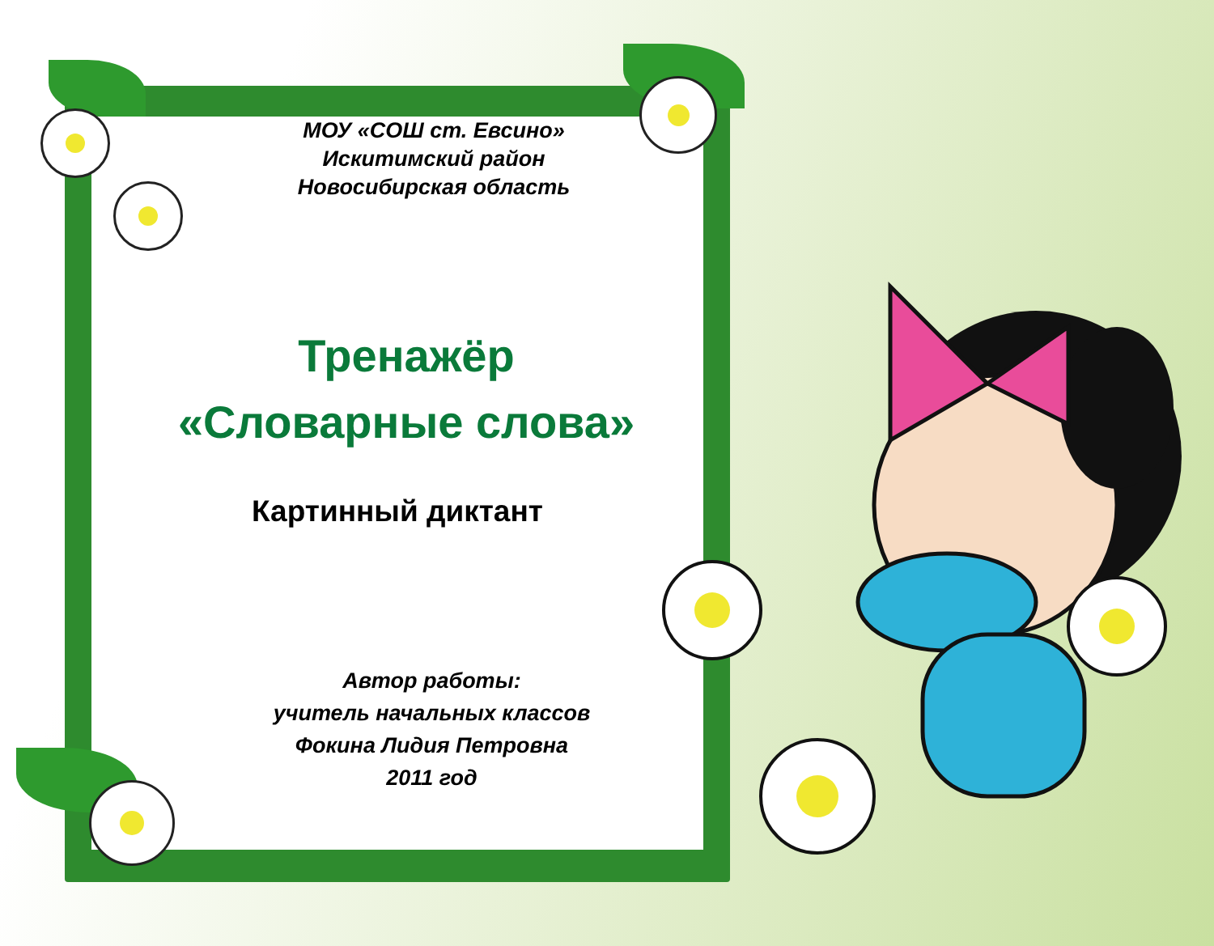МОУ «СОШ ст. Евсино»
Искитимский район
Новосибирская область
Тренажёр
«Словарные слова»
Картинный диктант
Автор работы:
учитель начальных классов
Фокина Лидия Петровна
2011 год